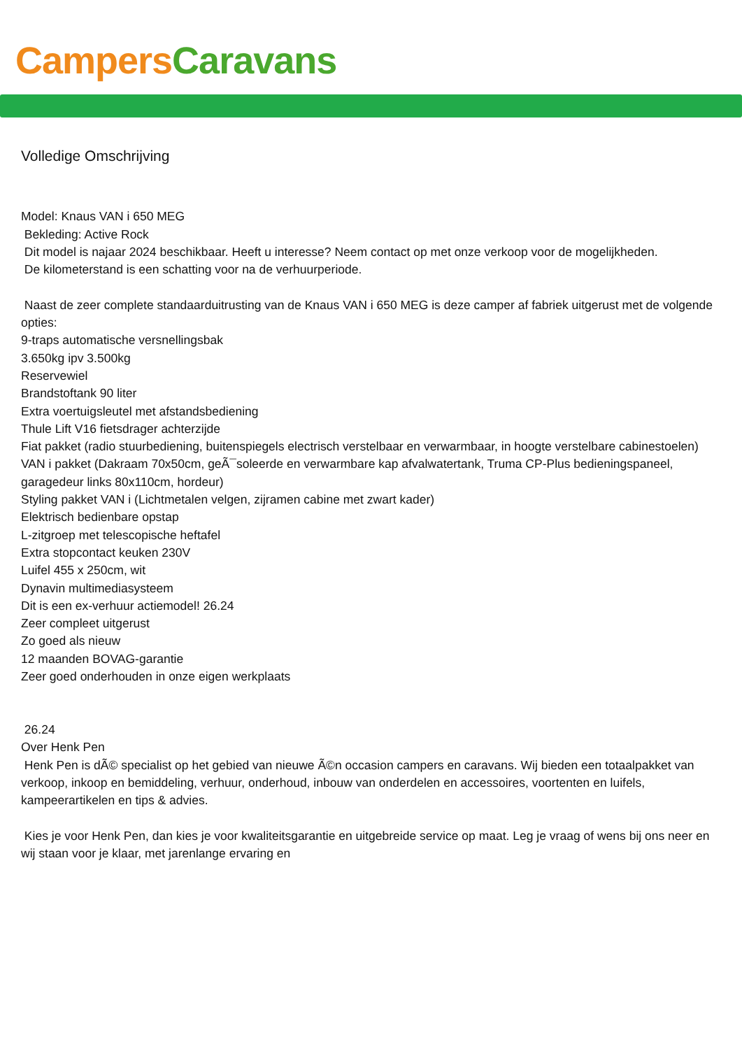Campers Caravans
Volledige Omschrijving
Model: Knaus VAN i 650 MEG
Bekleding: Active Rock
Dit model is najaar 2024 beschikbaar. Heeft u interesse? Neem contact op met onze verkoop voor de mogelijkheden.
De kilometerstand is een schatting voor na de verhuurperiode.
Naast de zeer complete standaarduitrusting van de Knaus VAN i 650 MEG is deze camper af fabriek uitgerust met de volgende opties:
9-traps automatische versnellingsbak
3.650kg ipv 3.500kg
Reservewiel
Brandstoftank 90 liter
Extra voertuigsleutel met afstandsbediening
Thule Lift V16 fietsdrager achterzijde
Fiat pakket (radio stuurbediening, buitenspiegels electrisch verstelbaar en verwarmbaar, in hoogte verstelbare cabinestoelen)
VAN i pakket (Dakraam 70x50cm, geÃ¯soleerde en verwarmbare kap afvalwatertank, Truma CP-Plus bedieningspaneel, garagedeur links 80x110cm, hordeur)
Styling pakket VAN i (Lichtmetalen velgen, zijramen cabine met zwart kader)
Elektrisch bedienbare opstap
L-zitgroep met telescopische heftafel
Extra stopcontact keuken 230V
Luifel 455 x 250cm, wit
Dynavin multimediasysteem
Dit is een ex-verhuur actiemodel! 26.24
Zeer compleet uitgerust
Zo goed als nieuw
12 maanden BOVAG-garantie
Zeer goed onderhouden in onze eigen werkplaats
26.24
Over Henk Pen
Henk Pen is dÃ© specialist op het gebied van nieuwe Ã©n occasion campers en caravans. Wij bieden een totaalpakket van verkoop, inkoop en bemiddeling, verhuur, onderhoud, inbouw van onderdelen en accessoires, voortenten en luifels, kampeerartikelen en tips & advies.
Kies je voor Henk Pen, dan kies je voor kwaliteitsgarantie en uitgebreide service op maat. Leg je vraag of wens bij ons neer en wij staan voor je klaar, met jarenlange ervaring en